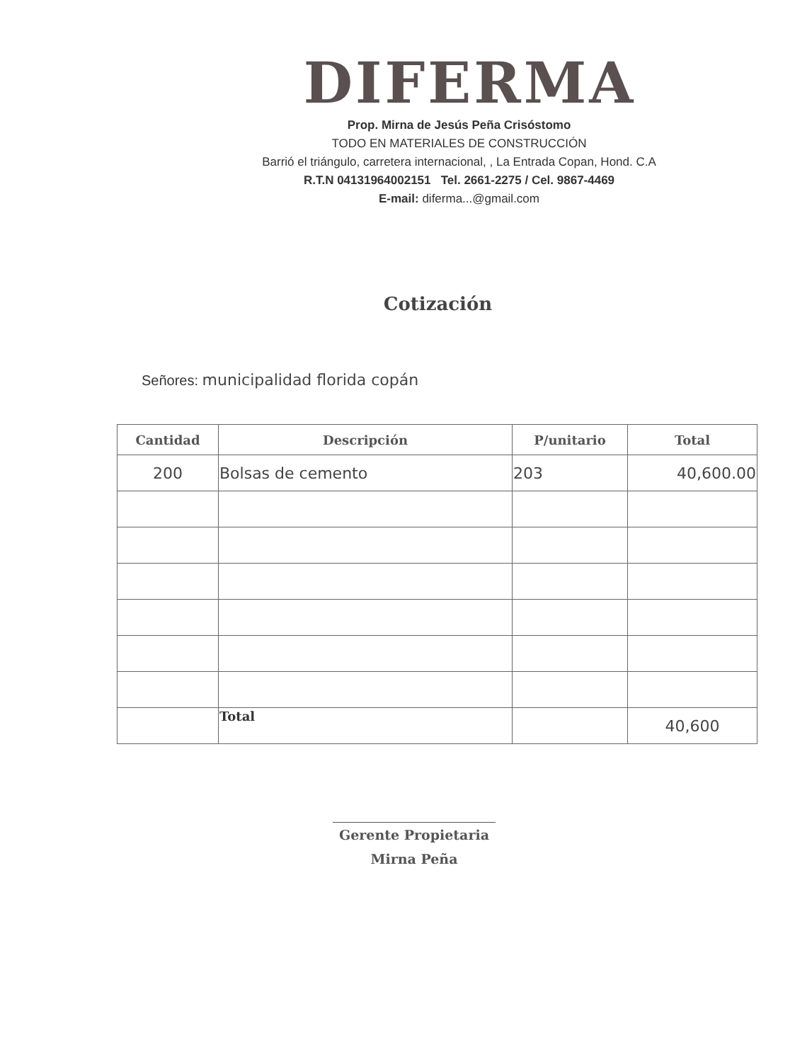DIFERMA
Prop. Mirna de Jesús Peña Crisóstomo
TODO EN MATERIALES DE CONSTRUCCIÓN
Barrió el triángulo, carretera internacional, , La Entrada Copan, Hond. C.A
R.T.N 04131964002151 Tel. 2661-2275 / Cel. 9867-4469
E-mail: diferma...@gmail.com
Cotización
Señores: municipalidad florida copán
| Cantidad | Descripción | P/unitario | Total |
| --- | --- | --- | --- |
| 200 | Bolsas de cemento | 203 | 40,600.00 |
| | Total | | 40,600 |
Gerente Propietaria
Mirna Peña